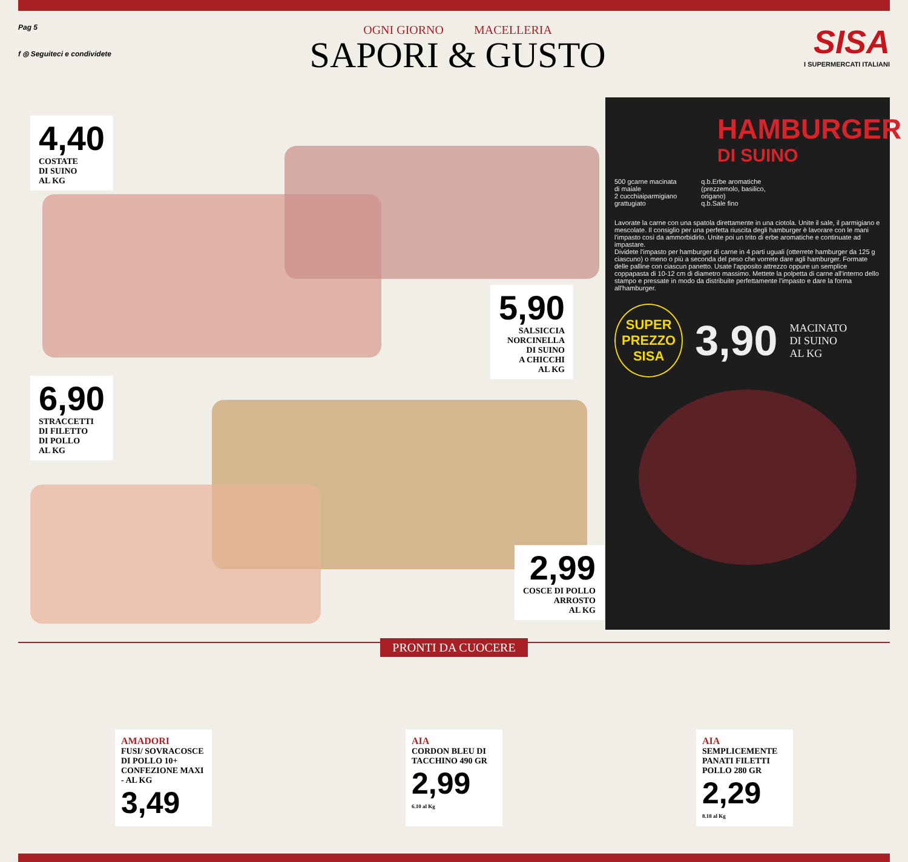Pag 5
f ◎ Seguiteci e condividete
OGNI GIORNO MACELLERIA
SAPORI & GUSTO
SISA
I SUPERMERCATI ITALIANI
4,40 COSTATE
DI SUINO
AL KG
5,90 SALSICCIA
NORCINELLA
DI SUINO
A CHICCHI
AL KG
6,90 STRACCETTI
DI FILETTO
DI POLLO
AL KG
2,99 COSCE DI POLLO
ARROSTO
AL KG
HAMBURGER
DI SUINO
500 gcarne macinata
di maiale
2 cucchiaiparmigiano
grattugiato
q.b.Erbe aromatiche
(prezzemolo, basilico,
origano)
q.b.Sale fino
Lavorate la carne con una spatola direttamente in una ciotola. Unite il sale, il parmigiano e mescolate. Il consiglio per una perfetta riuscita degli hamburger è lavorare con le mani l'impasto così da ammorbidirlo. Unite poi un trito di erbe aromatiche e continuate ad impastare.
Dividete l'impasto per hamburger di carne in 4 parti uguali (otterrete hamburger da 125 g ciascuno) o meno o più a seconda del peso che vorrete dare agli hamburger. Formate delle palline con ciascun panetto. Usate l'apposito attrezzo oppure un semplice coppapasta di 10-12 cm di diametro massimo. Mettete la polpetta di carne all'interno dello stampo e pressate in modo da distribuite perfettamente l'impasto e dare la forma all'hamburger.
SUPER
PREZZO
SISA
3,90
MACINATO
DI SUINO
AL KG
PRONTI DA CUOCERE
AMADORI
FUSI/ SOVRACOSCE DI POLLO 10+ CONFEZIONE MAXI - AL KG
3,49
AIA
CORDON BLEU DI TACCHINO 490 GR
2,99
6.10 al Kg
AIA
SEMPLICEMENTE PANATI FILETTI POLLO 280 GR
2,29
8.18 al Kg